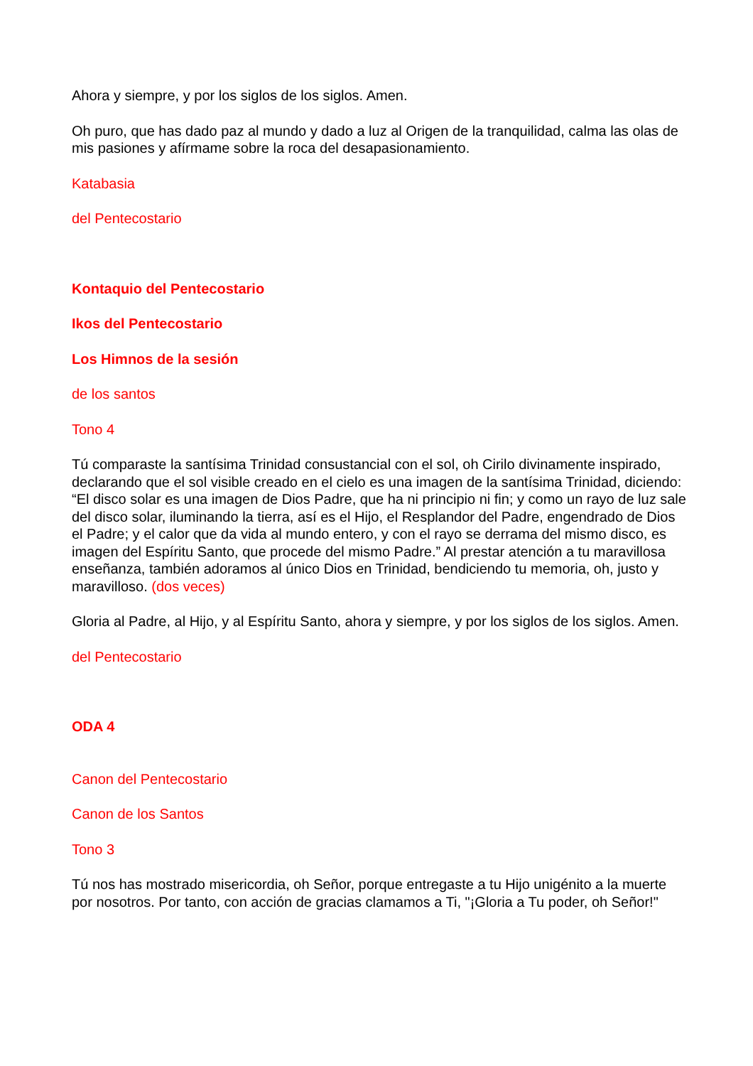Ahora y siempre, y por los siglos de los siglos. Amen.
Oh puro, que has dado paz al mundo y dado a luz al Origen de la tranquilidad, calma las olas de mis pasiones y afírmame sobre la roca del desapasionamiento.
Katabasia
del Pentecostario
Kontaquio del Pentecostario
Ikos del Pentecostario
Los Himnos de la sesión
de los santos
Tono 4
Tú comparaste la santísima Trinidad consustancial con el sol, oh Cirilo divinamente inspirado, declarando que el sol visible creado en el cielo es una imagen de la santísima Trinidad, diciendo: “El disco solar es una imagen de Dios Padre, que ha ni principio ni fin; y como un rayo de luz sale del disco solar, iluminando la tierra, así es el Hijo, el Resplandor del Padre, engendrado de Dios el Padre; y el calor que da vida al mundo entero, y con el rayo se derrama del mismo disco, es imagen del Espíritu Santo, que procede del mismo Padre.” Al prestar atención a tu maravillosa enseñanza, también adoramos al único Dios en Trinidad, bendiciendo tu memoria, oh, justo y maravilloso. (dos veces)
Gloria al Padre, al Hijo, y al Espíritu Santo, ahora y siempre, y por los siglos de los siglos. Amen.
del Pentecostario
ODA 4
Canon del Pentecostario
Canon de los Santos
Tono 3
Tú nos has mostrado misericordia, oh Señor, porque entregaste a tu Hijo unigénito a la muerte por nosotros. Por tanto, con acción de gracias clamamos a Ti, "¡Gloria a Tu poder, oh Señor!"